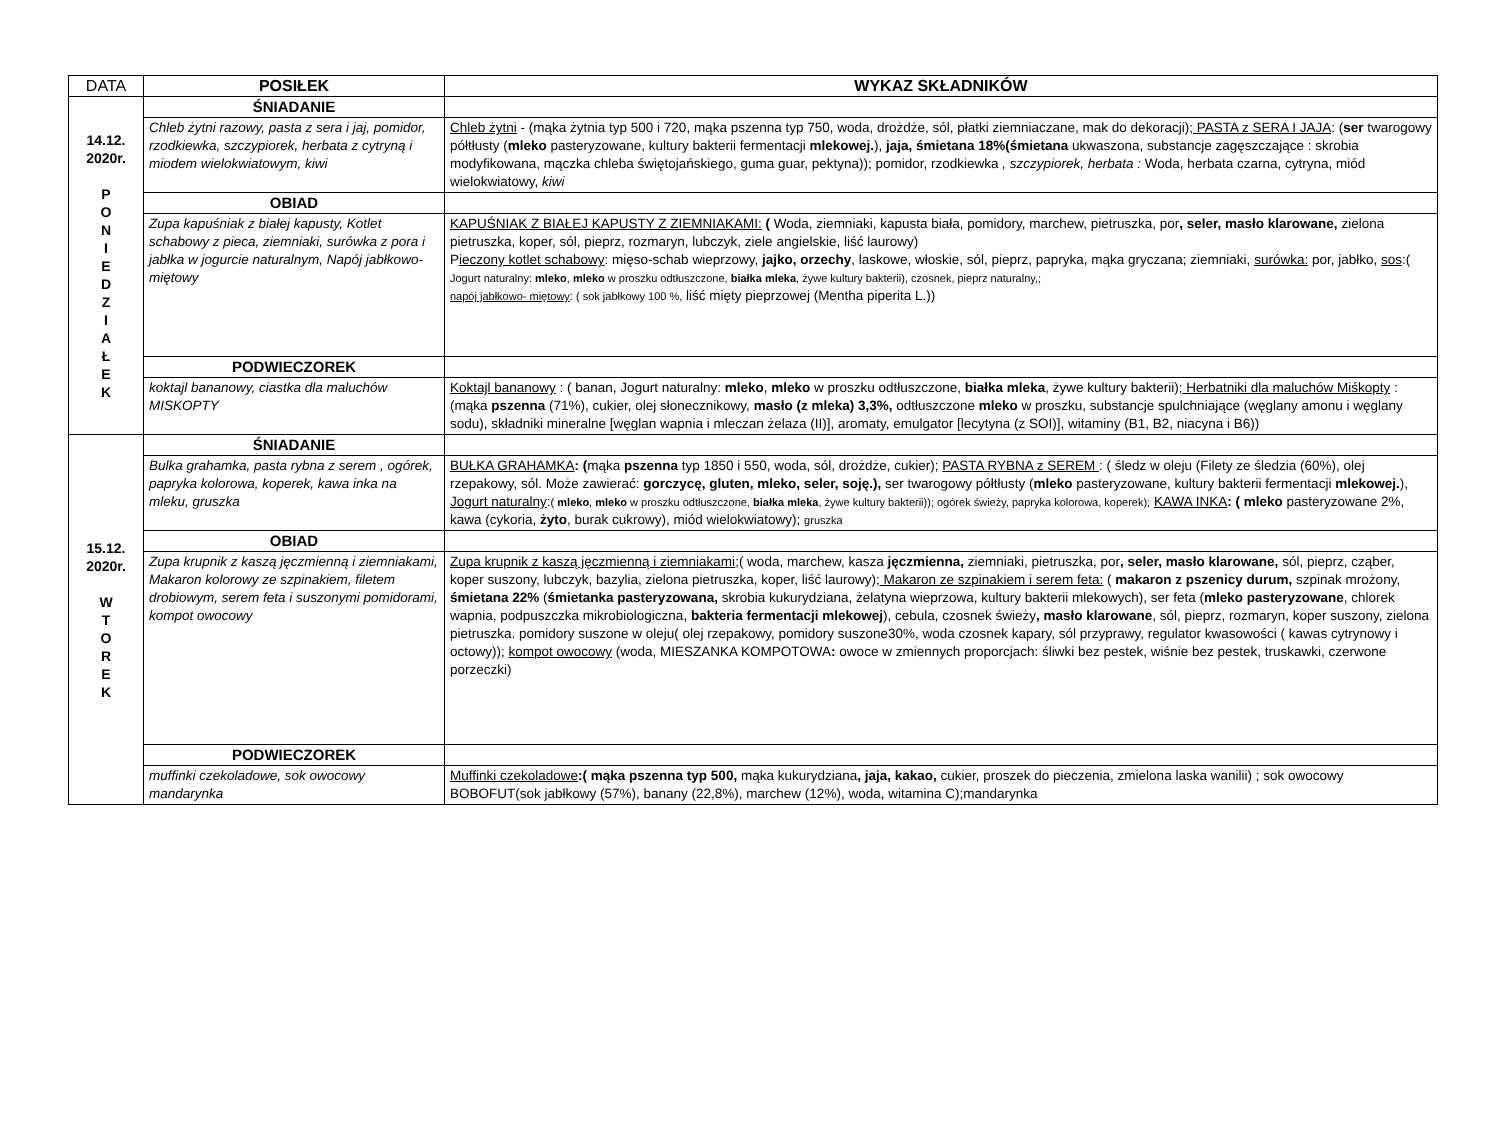| DATA | POSIŁEK | WYKAZ SKŁADNIKÓW |
| --- | --- | --- |
| 14.12. 2020r. P O N I E D Z I A Ł E K | ŚNIADANIE | |
| | Chleb żytni razowy, pasta z sera i jaj, pomidor, rzodkiewka, szczypiorek, herbata z cytryną i miodem wielokwiatowym, kiwi | Chleb żytni - (mąka żytnia typ 500 i 720, mąka pszenna typ 750, woda, drożdże, sól, płatki ziemniaczane, mak do dekoracji); PASTA z SERA I JAJA : ( ser twarogowy półtłusty ( mleko pasteryzowane, kultury bakterii fermentacji mlekowej. ), jaja, śmietana 18%(śmietana ukwaszona, substancje zagęszczające : skrobia modyfikowana, mączka chleba świętojańskiego, guma guar, pektyna)); pomidor, rzodkiewka , szczypiorek, herbata : Woda, herbata czarna, cytryna, miód wielokwiatowy, kiwi |
| | OBIAD | |
| | Zupa kapuśniak z białej kapusty, Kotlet schabowy z pieca, ziemniaki, surówka z pora i jabłka w jogurcie naturalnym, Napój jabłkowo- miętowy | KAPUŚNIAK Z BIAŁEJ KAPUSTY Z ZIEMNIAKAMI: ( Woda, ziemniaki, kapusta biała, pomidory, marchew, pietruszka, por , seler, masło klarowane, zielona pietruszka, koper, sól, pieprz, rozmaryn, lubczyk, ziele angielskie, liść laurowy) P ieczony kotlet schabowy : mięso-schab wieprzowy, jajko, orzechy , laskowe, włoskie, sól, pieprz, papryka, mąka gryczana; ziemniaki, surówka: por, jabłko, sos :( Jogurt naturalny: mleko , mleko w proszku odtłuszczone, białka mleka , żywe kultury bakterii), czosnek, pieprz naturalny,; napój jabłkowo- miętowy : ( sok jabłkowy 100 %, liść mięty pieprzowej (Mentha piperita L.)) |
| | PODWIECZOREK | |
| | koktajl bananowy, ciastka dla maluchów MISKOPTY | Koktajl bananowy : ( banan, Jogurt naturalny: mleko , mleko w proszku odtłuszczone, białka mleka , żywe kultury bakterii); Herbatniki dla maluchów Miśkopty : (mąka pszenna (71%), cukier, olej słonecznikowy, masło (z mleka) 3,3%, odtłuszczone mleko w proszku, substancje spulchniające (węglany amonu i węglany sodu), składniki mineralne [węglan wapnia i mleczan żelaza (II)], aromaty, emulgator [lecytyna (z SOI)], witaminy (B1, B2, niacyna i B6)) |
| 15.12. 2020r. W T O R E K | ŚNIADANIE | |
| | Bulka grahamka, pasta rybna z serem , ogórek, papryka kolorowa, koperek, kawa inka na mleku, gruszka | BUŁKA GRAHAMKA : ( mąka pszenna typ 1850 i 550, woda, sól, drożdże, cukier); PASTA RYBNA z SEREM : ( śledz w oleju (Filety ze śledzia (60%), olej rzepakowy, sól. Może zawierać: gorczycę, gluten, mleko, seler, soję.), ser twarogowy półtłusty ( mleko pasteryzowane, kultury bakterii fermentacji mlekowej. ), Jogurt naturalny : ( mleko , mleko w proszku odtłuszczone, białka mleka , żywe kultury bakterii)); ogórek świeży, papryka kolorowa, koperek); KAWA INKA : ( mleko pasteryzowane 2%, kawa (cykoria, żyto , burak cukrowy), miód wielokwiatowy); gruszka |
| | OBIAD | |
| | Zupa krupnik z kaszą jęczmienną i ziemniakami, Makaron kolorowy ze szpinakiem, filetem drobiowym, serem feta i suszonymi pomidorami, kompot owocowy | Zupa krupnik z kaszą jęczmienną i ziemniakami ;( woda, marchew, kasza jęczmienna, ziemniaki, pietruszka, por , seler, masło klarowane, sól, pieprz, cząber, koper suszony, lubczyk, bazylia, zielona pietruszka, koper, liść laurowy); Makaron ze szpinakiem i serem feta: ( makaron z pszenicy durum, szpinak mrożony, śmietana 22% ( śmietanka pasteryzowana, skrobia kukurydziana, żelatyna wieprzowa, kultury bakterii mlekowych), ser feta ( mleko pasteryzowane , chlorek wapnia, podpuszczka mikrobiologiczna, bakteria fermentacji mlekowej ), cebula, czosnek świeży , masło klarowane , sól, pieprz, rozmaryn, koper suszony, zielona pietruszka. pomidory suszone w oleju( olej rzepakowy, pomidory suszone30%, woda czosnek kapary, sól przyprawy, regulator kwasowości ( kawas cytrynowy i octowy)); kompot owocowy (woda, MIESZANKA KOMPOTOWA : owoce w zmiennych proporcjach: śliwki bez pestek, wiśnie bez pestek, truskawki, czerwone porzeczki) |
| | PODWIECZOREK | |
| | muffinki czekoladowe, sok owocowy mandarynka | Muffinki czekoladowe :( mąka pszenna typ 500, mąka kukurydziana , jaja, kakao, cukier, proszek do pieczenia, zmielona laska wanilii) ; sok owocowy BOBOFUT(sok jabłkowy (57%), banany (22,8%), marchew (12%), woda, witamina C);mandarynka |